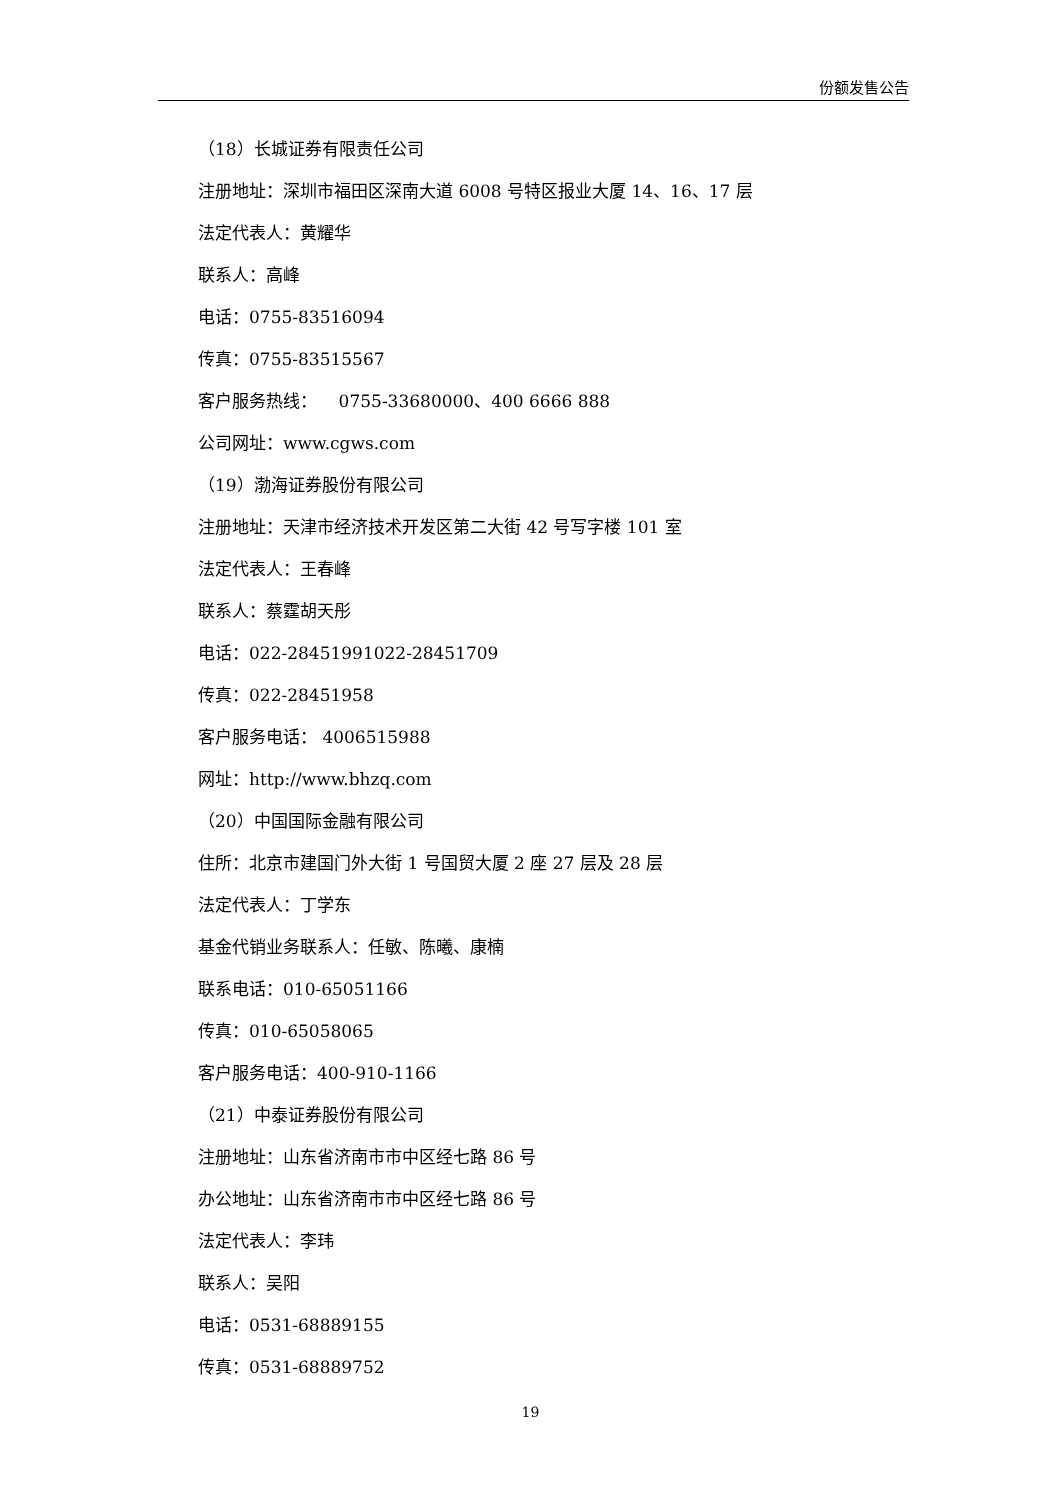份额发售公告
（18）长城证券有限责任公司
注册地址：深圳市福田区深南大道 6008 号特区报业大厦 14、16、17 层
法定代表人：黄耀华
联系人：高峰
电话：0755-83516094
传真：0755-83515567
客户服务热线： 0755-33680000、400 6666 888
公司网址：www.cgws.com
（19）渤海证券股份有限公司
注册地址：天津市经济技术开发区第二大街 42 号写字楼 101 室
法定代表人：王春峰
联系人：蔡霆胡天彤
电话：022-28451991022-28451709
传真：022-28451958
客户服务电话： 4006515988
网址：http://www.bhzq.com
（20）中国国际金融有限公司
住所：北京市建国门外大街 1 号国贸大厦 2 座 27 层及 28 层
法定代表人：丁学东
基金代销业务联系人：任敏、陈曦、康楠
联系电话：010-65051166
传真：010-65058065
客户服务电话：400-910-1166
（21）中泰证券股份有限公司
注册地址：山东省济南市市中区经七路 86 号
办公地址：山东省济南市市中区经七路 86 号
法定代表人：李玮
联系人：吴阳
电话：0531-68889155
传真：0531-68889752
19